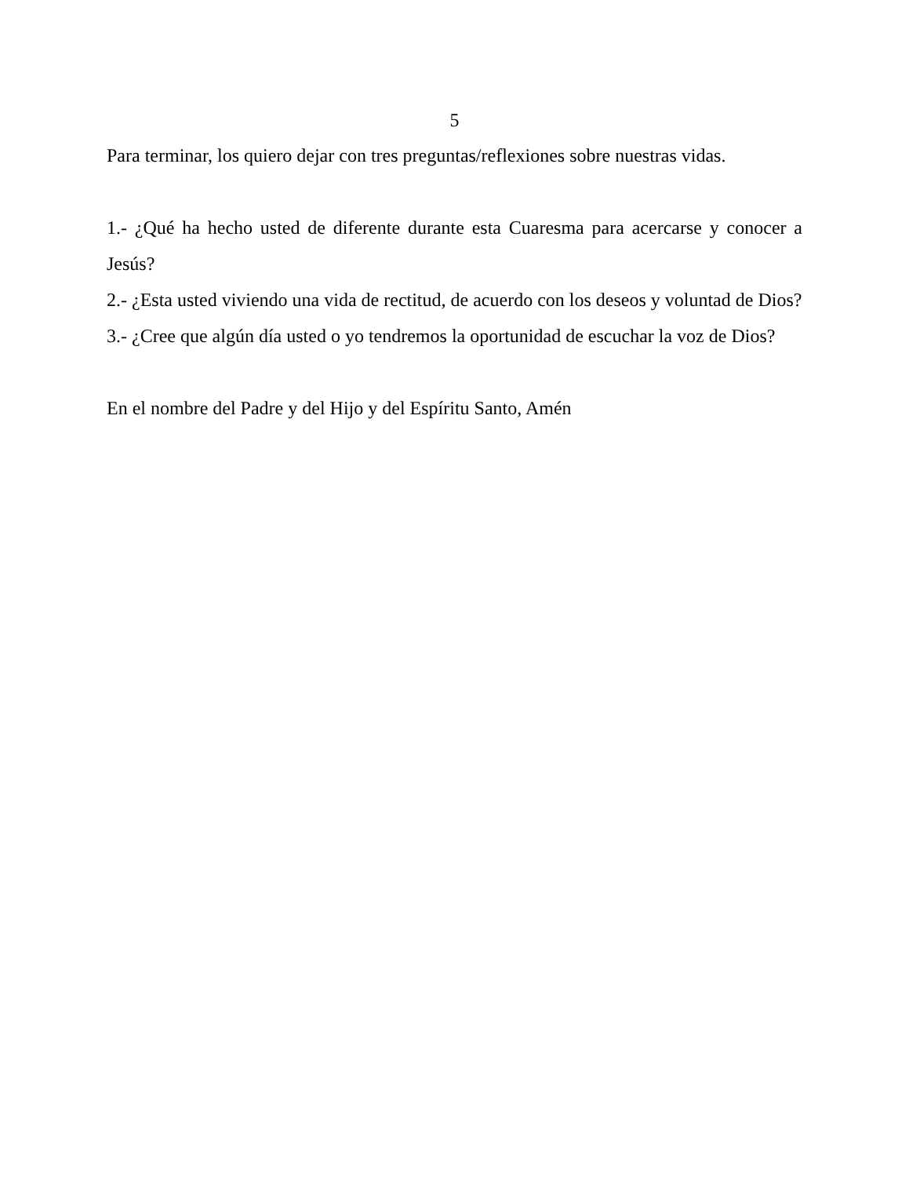5
Para terminar, los quiero dejar con tres preguntas/reflexiones sobre nuestras vidas.
1.- ¿Qué ha hecho usted de diferente durante esta Cuaresma para acercarse y conocer a Jesús?
2.- ¿Esta usted viviendo una vida de rectitud, de acuerdo con los deseos y voluntad de Dios?
3.- ¿Cree que algún día usted o yo tendremos la oportunidad de escuchar la voz de Dios?
En el nombre del Padre y del Hijo y del Espíritu Santo, Amén